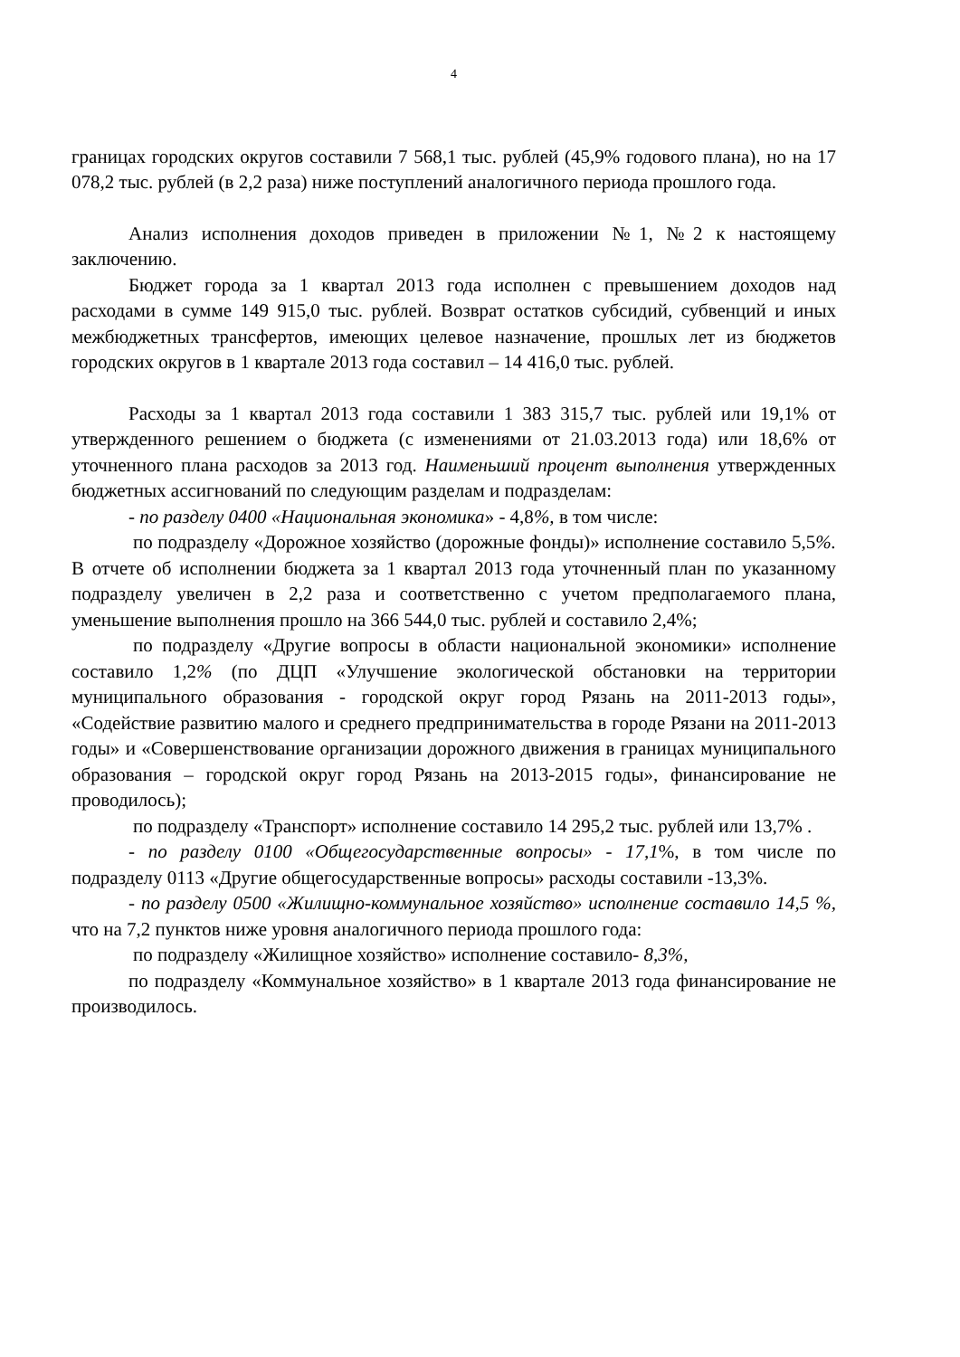4
границах городских округов составили 7 568,1 тыс. рублей (45,9% годового плана), но на 17 078,2 тыс. рублей (в 2,2 раза) ниже поступлений аналогичного периода прошлого года.
Анализ исполнения доходов приведен в приложении №1, №2 к настоящему заключению.
Бюджет города за 1 квартал 2013 года исполнен с превышением доходов над расходами в сумме 149 915,0 тыс. рублей. Возврат остатков субсидий, субвенций и иных межбюджетных трансфертов, имеющих целевое назначение, прошлых лет из бюджетов городских округов в 1 квартале 2013 года составил – 14 416,0 тыс. рублей.
Расходы за 1 квартал 2013 года составили 1 383 315,7 тыс. рублей или 19,1% от утвержденного решением о бюджета (с изменениями от 21.03.2013 года) или 18,6% от уточненного плана расходов за 2013 год. Наименьший процент выполнения утвержденных бюджетных ассигнований по следующим разделам и подразделам:
- по разделу 0400 «Национальная экономика» - 4,8%, в том числе:
по подразделу «Дорожное хозяйство (дорожные фонды)» исполнение составило 5,5%. В отчете об исполнении бюджета за 1 квартал 2013 года уточненный план по указанному подразделу увеличен в 2,2 раза и соответственно с учетом предполагаемого плана, уменьшение выполнения прошло на 366 544,0 тыс. рублей и составило 2,4%;
по подразделу «Другие вопросы в области национальной экономики» исполнение составило 1,2% (по ДЦП «Улучшение экологической обстановки на территории муниципального образования - городской округ город Рязань на 2011-2013 годы», «Содействие развитию малого и среднего предпринимательства в городе Рязани на 2011-2013 годы» и «Совершенствование организации дорожного движения в границах муниципального образования – городской округ город Рязань на 2013-2015 годы», финансирование не проводилось);
по подразделу «Транспорт» исполнение составило 14 295,2 тыс. рублей или 13,7% .
- по разделу 0100 «Общегосударственные вопросы» - 17,1%, в том числе по подразделу 0113 «Другие общегосударственные вопросы» расходы составили -13,3%.
- по разделу 0500 «Жилищно-коммунальное хозяйство» исполнение составило 14,5 %, что на 7,2 пунктов ниже уровня аналогичного периода прошлого года:
по подразделу «Жилищное хозяйство» исполнение составило- 8,3%,
по подразделу «Коммунальное хозяйство» в 1 квартале 2013 года финансирование не производилось.